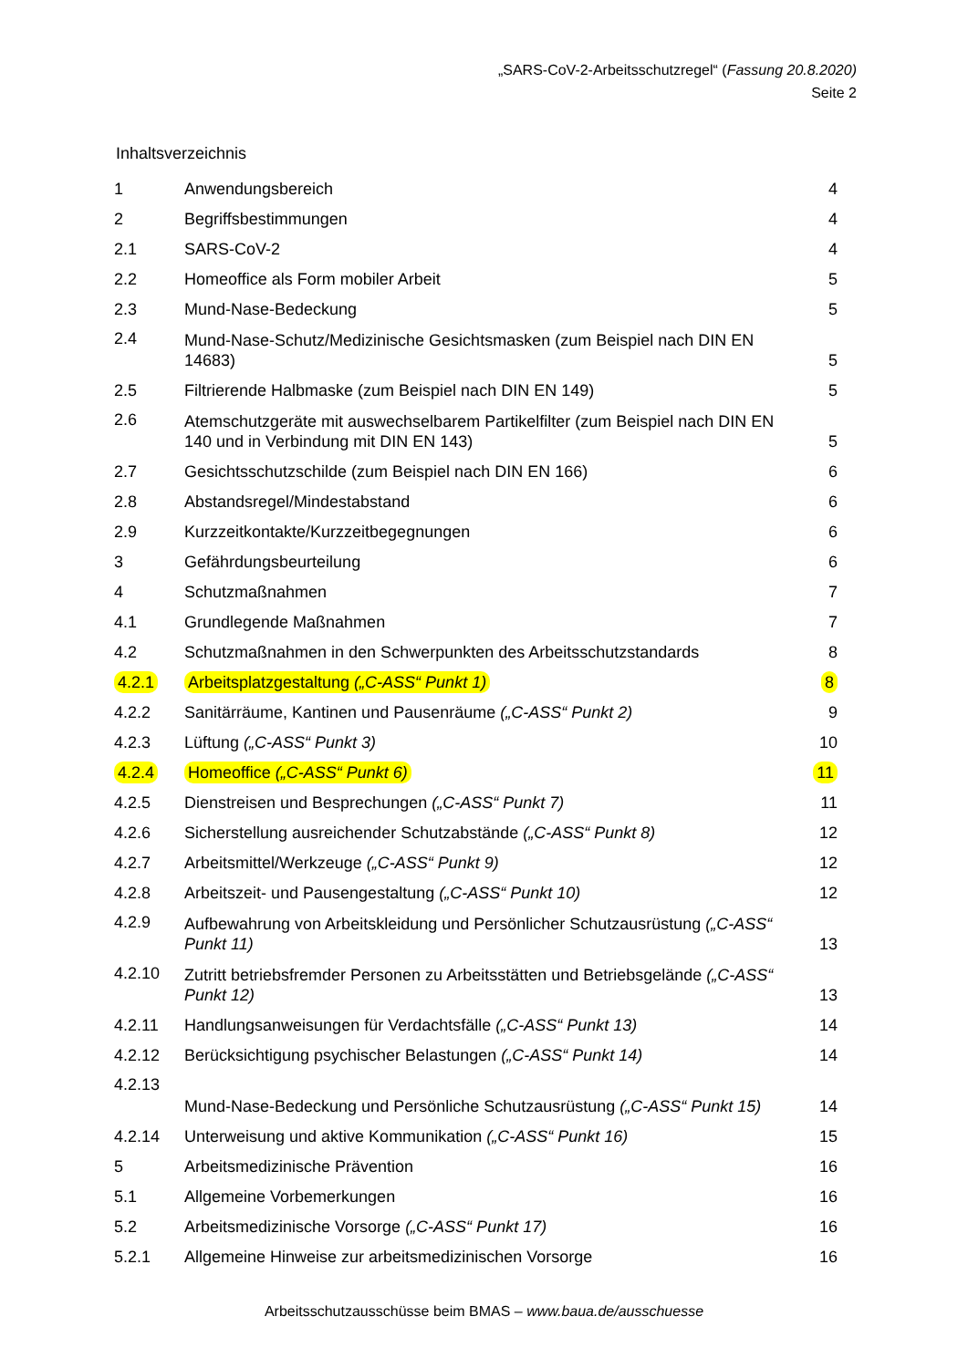„SARS-CoV-2-Arbeitsschutzregel“ (Fassung 20.8.2020)
Seite 2
Inhaltsverzeichnis
| 1 | Anwendungsbereich | 4 |
| 2 | Begriffsbestimmungen | 4 |
| 2.1 | SARS-CoV-2 | 4 |
| 2.2 | Homeoffice als Form mobiler Arbeit | 5 |
| 2.3 | Mund-Nase-Bedeckung | 5 |
| 2.4 | Mund-Nase-Schutz/Medizinische Gesichtsmasken (zum Beispiel nach DIN EN 14683) | 5 |
| 2.5 | Filtrierende Halbmaske (zum Beispiel nach DIN EN 149) | 5 |
| 2.6 | Atemschutzgeräte mit auswechselbarem Partikelfilter (zum Beispiel nach DIN EN 140 und in Verbindung mit DIN EN 143) | 5 |
| 2.7 | Gesichtsschutzschilde (zum Beispiel nach DIN EN 166) | 6 |
| 2.8 | Abstandsregel/Mindestabstand | 6 |
| 2.9 | Kurzzeitkontakte/Kurzzeitbegegnungen | 6 |
| 3 | Gefährdungsbeurteilung | 6 |
| 4 | Schutzmaßnahmen | 7 |
| 4.1 | Grundlegende Maßnahmen | 7 |
| 4.2 | Schutzmaßnahmen in den Schwerpunkten des Arbeitsschutzstandards | 8 |
| 4.2.1 | Arbeitsplatzgestaltung („C-ASS“ Punkt 1) | 8 |
| 4.2.2 | Sanitärräume, Kantinen und Pausenräume („C-ASS“ Punkt 2) | 9 |
| 4.2.3 | Lüftung („C-ASS“ Punkt 3) | 10 |
| 4.2.4 | Homeoffice („C-ASS“ Punkt 6) | 11 |
| 4.2.5 | Dienstreisen und Besprechungen („C-ASS“ Punkt 7) | 11 |
| 4.2.6 | Sicherstellung ausreichender Schutzabstände („C-ASS“ Punkt 8) | 12 |
| 4.2.7 | Arbeitsmittel/Werkzeuge („C-ASS“ Punkt 9) | 12 |
| 4.2.8 | Arbeitszeit- und Pausengestaltung („C-ASS“ Punkt 10) | 12 |
| 4.2.9 | Aufbewahrung von Arbeitskleidung und Persönlicher Schutzausrüstung („C-ASS“ Punkt 11) | 13 |
| 4.2.10 | Zutritt betriebsfremder Personen zu Arbeitsstätten und Betriebsgelände („C-ASS“ Punkt 12) | 13 |
| 4.2.11 | Handlungsanweisungen für Verdachtsfälle („C-ASS“ Punkt 13) | 14 |
| 4.2.12 | Berücksichtigung psychischer Belastungen („C-ASS“ Punkt 14) | 14 |
| 4.2.13 | Mund-Nase-Bedeckung und Persönliche Schutzausrüstung („C-ASS“ Punkt 15) | 14 |
| 4.2.14 | Unterweisung und aktive Kommunikation („C-ASS“ Punkt 16) | 15 |
| 5 | Arbeitsmedizinische Prävention | 16 |
| 5.1 | Allgemeine Vorbemerkungen | 16 |
| 5.2 | Arbeitsmedizinische Vorsorge („C-ASS“ Punkt 17) | 16 |
| 5.2.1 | Allgemeine Hinweise zur arbeitsmedizinischen Vorsorge | 16 |
Arbeitsschutzausschüsse beim BMAS – www.baua.de/ausschuesse